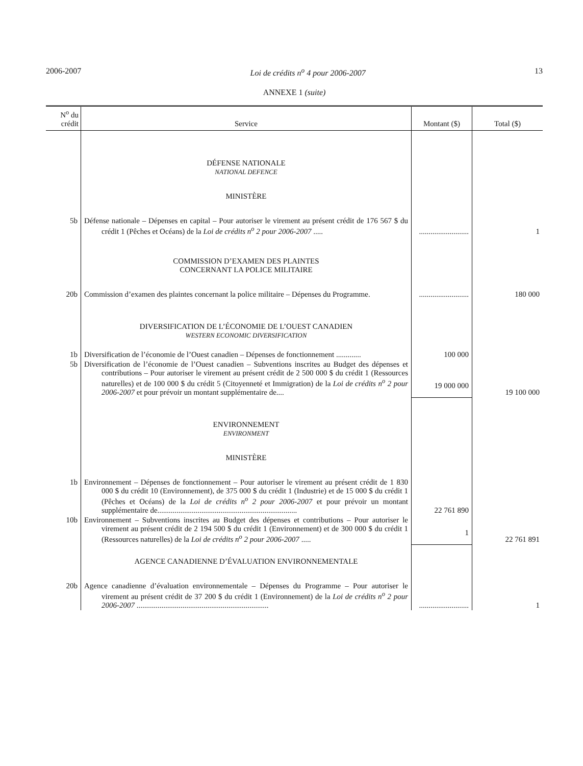2006-2007 Loi de crédits n<sup>o</sup> 4 pour 2006-2007 13
ANNEXE 1 (suite)
| N<sup>o</sup> du crédit | Service | Montant ($) | Total ($) |
| --- | --- | --- | --- |
| | DÉFENSE NATIONALE NATIONAL DEFENCE | | |
| | MINISTÈRE | | |
| 5b | Défense nationale – Dépenses en capital – Pour autoriser le virement au présent crédit de 176 567 $ du crédit 1 (Pêches et Océans) de la Loi de crédits n<sup>o</sup> 2 pour 2006-2007 ..... | .......................... | 1 |
| | COMMISSION D’EXAMEN DES PLAINTES CONCERNANT LA POLICE MILITAIRE | | |
| 20b | Commission d’examen des plaintes concernant la police militaire – Dépenses du Programme. | .......................... | 180 000 |
| | DIVERSIFICATION DE L’ÉCONOMIE DE L’OUEST CANADIEN WESTERN ECONOMIC DIVERSIFICATION | | |
| 1b | Diversification de l’économie de l’Ouest canadien – Dépenses de fonctionnement ............. | 100 000 | |
| 5b | Diversification de l’économie de l’Ouest canadien – Subventions inscrites au Budget des dépenses et contributions – Pour autoriser le virement au présent crédit de 2 500 000 $ du crédit 1 (Ressources naturelles) et de 100 000 $ du crédit 5 (Citoyenneté et Immigration) de la Loi de crédits n<sup>o</sup> 2 pour 2006-2007 et pour prévoir un montant supplémentaire de.... | 19 000 000 | 19 100 000 |
| | ENVIRONNEMENT ENVIRONMENT | | |
| | MINISTÈRE | | |
| 1b | Environnement – Dépenses de fonctionnement – Pour autoriser le virement au présent crédit de 1 830 000 $ du crédit 10 (Environnement), de 375 000 $ du crédit 1 (Industrie) et de 15 000 $ du crédit 1 (Pêches et Océans) de la Loi de crédits n<sup>o</sup> 2 pour 2006-2007 et pour prévoir un montant supplémentaire de......................................................................... | 22 761 890 | |
| 10b | Environnement – Subventions inscrites au Budget des dépenses et contributions – Pour autoriser le virement au présent crédit de 2 194 500 $ du crédit 1 (Environnement) et de 300 000 $ du crédit 1 (Ressources naturelles) de la Loi de crédits n<sup>o</sup> 2 pour 2006-2007 ..... | 1 | 22 761 891 |
| | AGENCE CANADIENNE D’ÉVALUATION ENVIRONNEMENTALE | | |
| 20b | Agence canadienne d’évaluation environnementale – Dépenses du Programme – Pour autoriser le virement au présent crédit de 37 200 $ du crédit 1 (Environnement) de la Loi de crédits n<sup>o</sup> 2 pour 2006-2007 ..................................................................... | .......................... | 1 |